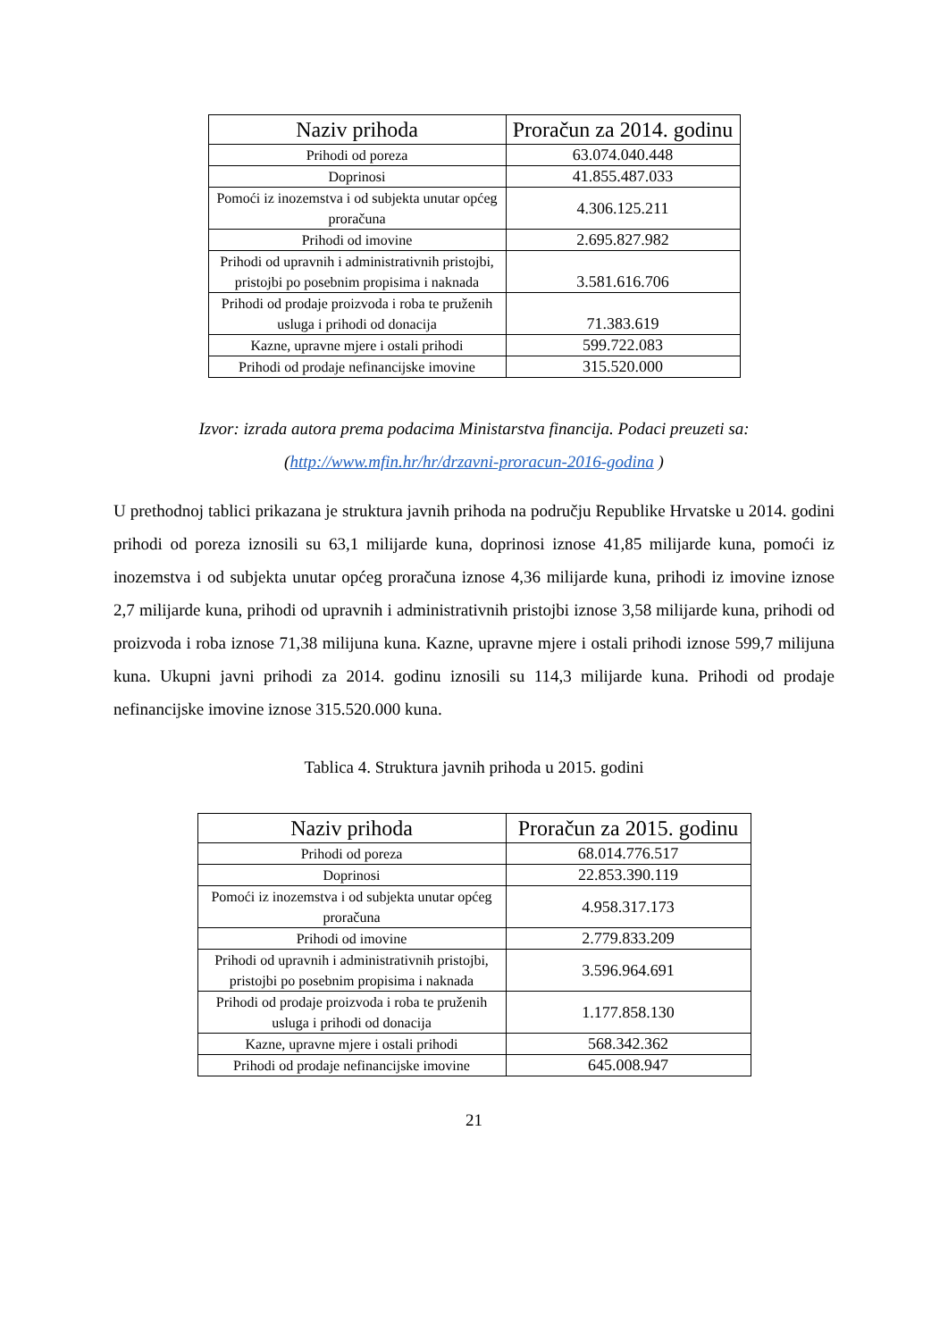| Naziv prihoda | Proračun za 2014. godinu |
| --- | --- |
| Prihodi od poreza | 63.074.040.448 |
| Doprinosi | 41.855.487.033 |
| Pomoći iz inozemstva i od subjekta unutar općeg proračuna | 4.306.125.211 |
| Prihodi od imovine | 2.695.827.982 |
| Prihodi od upravnih i administrativnih pristojbi, pristojbi po posebnim propisima i naknada | 3.581.616.706 |
| Prihodi od prodaje proizvoda i roba te pruženih usluga i prihodi od donacija | 71.383.619 |
| Kazne, upravne mjere i ostali prihodi | 599.722.083 |
| Prihodi od prodaje nefinancijske imovine | 315.520.000 |
Izvor: izrada autora prema podacima Ministarstva financija. Podaci preuzeti sa:
(http://www.mfin.hr/hr/drzavni-proracun-2016-godina )
U prethodnoj tablici prikazana je struktura javnih prihoda na području Republike Hrvatske u 2014. godini prihodi od poreza iznosili su 63,1 milijarde kuna, doprinosi iznose 41,85 milijarde kuna, pomoći iz inozemstva i od subjekta unutar općeg proračuna iznose 4,36 milijarde kuna, prihodi iz imovine iznose 2,7 milijarde kuna, prihodi od upravnih i administrativnih pristojbi iznose 3,58 milijarde kuna, prihodi od proizvoda i roba iznose 71,38 milijuna kuna. Kazne, upravne mjere i ostali prihodi iznose 599,7 milijuna kuna. Ukupni javni prihodi za 2014. godinu iznosili su 114,3 milijarde kuna. Prihodi od prodaje nefinancijske imovine iznose 315.520.000 kuna.
Tablica 4. Struktura javnih prihoda u 2015. godini
| Naziv prihoda | Proračun za 2015. godinu |
| --- | --- |
| Prihodi od poreza | 68.014.776.517 |
| Doprinosi | 22.853.390.119 |
| Pomoći iz inozemstva i od subjekta unutar općeg proračuna | 4.958.317.173 |
| Prihodi od imovine | 2.779.833.209 |
| Prihodi od upravnih i administrativnih pristojbi, pristojbi po posebnim propisima i naknada | 3.596.964.691 |
| Prihodi od prodaje proizvoda i roba te pruženih usluga i prihodi od donacija | 1.177.858.130 |
| Kazne, upravne mjere i ostali prihodi | 568.342.362 |
| Prihodi od prodaje nefinancijske imovine | 645.008.947 |
21